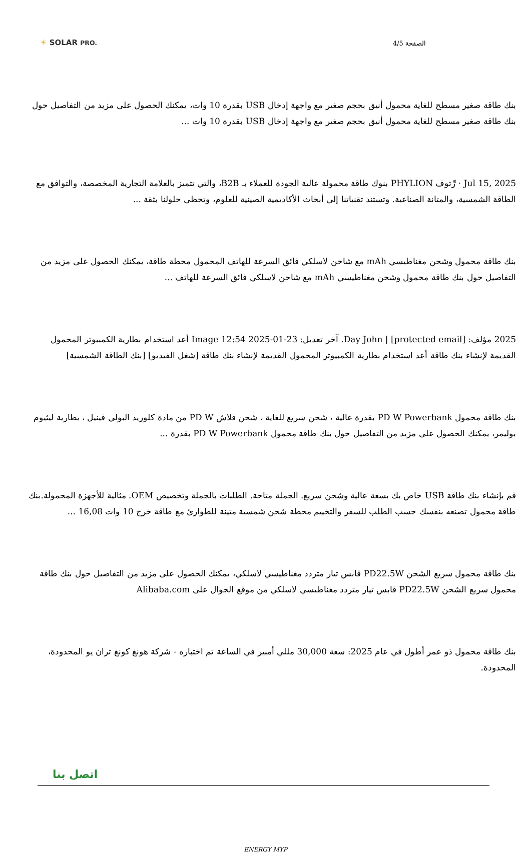☀ SOLAR PRO.
الصفحة 4/5
بنك طاقة صغير مسطح للغاية محمول أنيق بحجم صغير مع واجهة إدخال USB بقدرة 10 وات، يمكنك الحصول على مزيد من التفاصيل حول بنك طاقة صغير مسطح للغاية محمول أنيق بحجم صغير مع واجهة إدخال USB بقدرة 10 وات ...
Jul 15, 2025 · رِّتوف PHYLION بنوك طاقة محمولة عالية الجودة للعملاء بـ B2B، والتي تتميز بالعلامة التجارية المخصصة، والتوافق مع الطاقة الشمسية، والمتانة الصناعية. وتستند تقنياتنا إلى أبحاث الأكاديمية الصينية للعلوم، وتحظى حلولنا بثقة ...
بنك طاقة محمول وشحن مغناطيسي mAh مع شاحن لاسلكي فائق السرعة للهاتف المحمول محطة طاقة، يمكنك الحصول على مزيد من التفاصيل حول بنك طاقة محمول وشحن مغناطيسي mAh مع شاحن لاسلكي فائق السرعة للهاتف ...
2025 مؤلف: Day John | [protected email]. آخر تعديل: 23-01-2025 12:54 Image أعد استخدام بطارية الكمبيوتر المحمول القديمة لإنشاء بنك طاقة أعد استخدام بطارية الكمبيوتر المحمول القديمة لإنشاء بنك طاقة [شغل الفيديو] [بنك الطاقة الشمسية]
بنك طاقة محمول PD W Powerbank بقدرة عالية ، شحن سريع للغاية ، شحن فلاش PD W من مادة كلوريد البولي فينيل ، بطارية ليثيوم بوليمر، يمكنك الحصول على مزيد من التفاصيل حول بنك طاقة محمول PD W Powerbank بقدرة ...
قم بإنشاء بنك طاقة USB خاص بك بسعة عالية وشحن سريع. الجملة متاحة. الطلبات بالجملة وتخصيص OEM. مثالية للأجهزة المحمولة.بنك طاقة محمول تصنعه بنفسك حسب الطلب للسفر والتخييم محطة شحن شمسية متينة للطوارئ مع طاقة خرج 10 وات 16,08 ...
بنك طاقة محمول سريع الشحن PD22.5W قابس تيار متردد مغناطيسي لاسلكي، يمكنك الحصول على مزيد من التفاصيل حول بنك طاقة محمول سريع الشحن PD22.5W قابس تيار متردد مغناطيسي لاسلكي من موقع الجوال على Alibaba.com
بنك طاقة محمول ذو عمر أطول في عام 2025: سعة 30,000 مللي أمبير في الساعة تم اختباره - شركة هونغ كونغ تران يو المحدودة، المحدودة.
اتصل بنا
ENERGY MYP